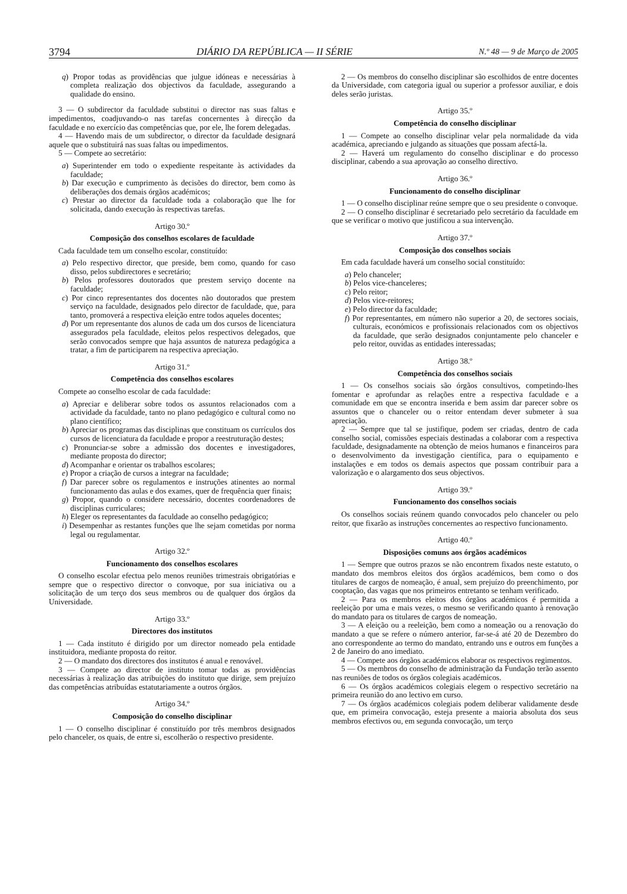3794 DIÁRIO DA REPÚBLICA — II SÉRIE N.º 48 — 9 de Março de 2005
q) Propor todas as providências que julgue idóneas e necessárias à completa realização dos objectivos da faculdade, assegurando a qualidade do ensino.
3 — O subdirector da faculdade substitui o director nas suas faltas e impedimentos, coadjuvando-o nas tarefas concernentes à direcção da faculdade e no exercício das competências que, por ele, lhe forem delegadas.
4 — Havendo mais de um subdirector, o director da faculdade designará aquele que o substituirá nas suas faltas ou impedimentos.
5 — Compete ao secretário:
a) Superintender em todo o expediente respeitante às actividades da faculdade;
b) Dar execução e cumprimento às decisões do director, bem como às deliberações dos demais órgãos académicos;
c) Prestar ao director da faculdade toda a colaboração que lhe for solicitada, dando execução às respectivas tarefas.
Artigo 30.º
Composição dos conselhos escolares de faculdade
Cada faculdade tem um conselho escolar, constituído:
a) Pelo respectivo director, que preside, bem como, quando for caso disso, pelos subdirectores e secretário;
b) Pelos professores doutorados que prestem serviço docente na faculdade;
c) Por cinco representantes dos docentes não doutorados que prestem serviço na faculdade, designados pelo director de faculdade, que, para tanto, promoverá a respectiva eleição entre todos aqueles docentes;
d) Por um representante dos alunos de cada um dos cursos de licenciatura assegurados pela faculdade, eleitos pelos respectivos delegados, que serão convocados sempre que haja assuntos de natureza pedagógica a tratar, a fim de participarem na respectiva apreciação.
Artigo 31.º
Competência dos conselhos escolares
Compete ao conselho escolar de cada faculdade:
a) Apreciar e deliberar sobre todos os assuntos relacionados com a actividade da faculdade, tanto no plano pedagógico e cultural como no plano científico;
b) Apreciar os programas das disciplinas que constituam os currículos dos cursos de licenciatura da faculdade e propor a reestruturação destes;
c) Pronunciar-se sobre a admissão dos docentes e investigadores, mediante proposta do director;
d) Acompanhar e orientar os trabalhos escolares;
e) Propor a criação de cursos a integrar na faculdade;
f) Dar parecer sobre os regulamentos e instruções atinentes ao normal funcionamento das aulas e dos exames, quer de frequência quer finais;
g) Propor, quando o considere necessário, docentes coordenadores de disciplinas curriculares;
h) Eleger os representantes da faculdade ao conselho pedagógico;
i) Desempenhar as restantes funções que lhe sejam cometidas por norma legal ou regulamentar.
Artigo 32.º
Funcionamento dos conselhos escolares
O conselho escolar efectua pelo menos reuniões trimestrais obrigatórias e sempre que o respectivo director o convoque, por sua iniciativa ou a solicitação de um terço dos seus membros ou de qualquer dos órgãos da Universidade.
Artigo 33.º
Directores dos institutos
1 — Cada instituto é dirigido por um director nomeado pela entidade instituidora, mediante proposta do reitor.
2 — O mandato dos directores dos institutos é anual e renovável.
3 — Compete ao director de instituto tomar todas as providências necessárias à realização das atribuições do instituto que dirige, sem prejuízo das competências atribuídas estatutariamente a outros órgãos.
Artigo 34.º
Composição do conselho disciplinar
1 — O conselho disciplinar é constituído por três membros designados pelo chanceler, os quais, de entre si, escolherão o respectivo presidente.
2 — Os membros do conselho disciplinar são escolhidos de entre docentes da Universidade, com categoria igual ou superior a professor auxiliar, e dois deles serão juristas.
Artigo 35.º
Competência do conselho disciplinar
1 — Compete ao conselho disciplinar velar pela normalidade da vida académica, apreciando e julgando as situações que possam afectá-la.
2 — Haverá um regulamento do conselho disciplinar e do processo disciplinar, cabendo a sua aprovação ao conselho directivo.
Artigo 36.º
Funcionamento do conselho disciplinar
1 — O conselho disciplinar reúne sempre que o seu presidente o convoque.
2 — O conselho disciplinar é secretariado pelo secretário da faculdade em que se verificar o motivo que justificou a sua intervenção.
Artigo 37.º
Composição dos conselhos sociais
Em cada faculdade haverá um conselho social constituído:
a) Pelo chanceler;
b) Pelos vice-chanceleres;
c) Pelo reitor;
d) Pelos vice-reitores;
e) Pelo director da faculdade;
f) Por representantes, em número não superior a 20, de sectores sociais, culturais, económicos e profissionais relacionados com os objectivos da faculdade, que serão designados conjuntamente pelo chanceler e pelo reitor, ouvidas as entidades interessadas;
Artigo 38.º
Competência dos conselhos sociais
1 — Os conselhos sociais são órgãos consultivos, competindo-lhes fomentar e aprofundar as relações entre a respectiva faculdade e a comunidade em que se encontra inserida e bem assim dar parecer sobre os assuntos que o chanceler ou o reitor entendam dever submeter à sua apreciação.
2 — Sempre que tal se justifique, podem ser criadas, dentro de cada conselho social, comissões especiais destinadas a colaborar com a respectiva faculdade, designadamente na obtenção de meios humanos e financeiros para o desenvolvimento da investigação científica, para o equipamento e instalações e em todos os demais aspectos que possam contribuir para a valorização e o alargamento dos seus objectivos.
Artigo 39.º
Funcionamento dos conselhos sociais
Os conselhos sociais reúnem quando convocados pelo chanceler ou pelo reitor, que fixarão as instruções concernentes ao respectivo funcionamento.
Artigo 40.º
Disposições comuns aos órgãos académicos
1 — Sempre que outros prazos se não encontrem fixados neste estatuto, o mandato dos membros eleitos dos órgãos académicos, bem como o dos titulares de cargos de nomeação, é anual, sem prejuízo do preenchimento, por cooptação, das vagas que nos primeiros entretanto se tenham verificado.
2 — Para os membros eleitos dos órgãos académicos é permitida a reeleição por uma e mais vezes, o mesmo se verificando quanto à renovação do mandato para os titulares de cargos de nomeação.
3 — A eleição ou a reeleição, bem como a nomeação ou a renovação do mandato a que se refere o número anterior, far-se-á até 20 de Dezembro do ano correspondente ao termo do mandato, entrando uns e outros em funções a 2 de Janeiro do ano imediato.
4 — Compete aos órgãos académicos elaborar os respectivos regimentos.
5 — Os membros do conselho de administração da Fundação terão assento nas reuniões de todos os órgãos colegiais académicos.
6 — Os órgãos académicos colegiais elegem o respectivo secretário na primeira reunião do ano lectivo em curso.
7 — Os órgãos académicos colegiais podem deliberar validamente desde que, em primeira convocação, esteja presente a maioria absoluta dos seus membros efectivos ou, em segunda convocação, um terço